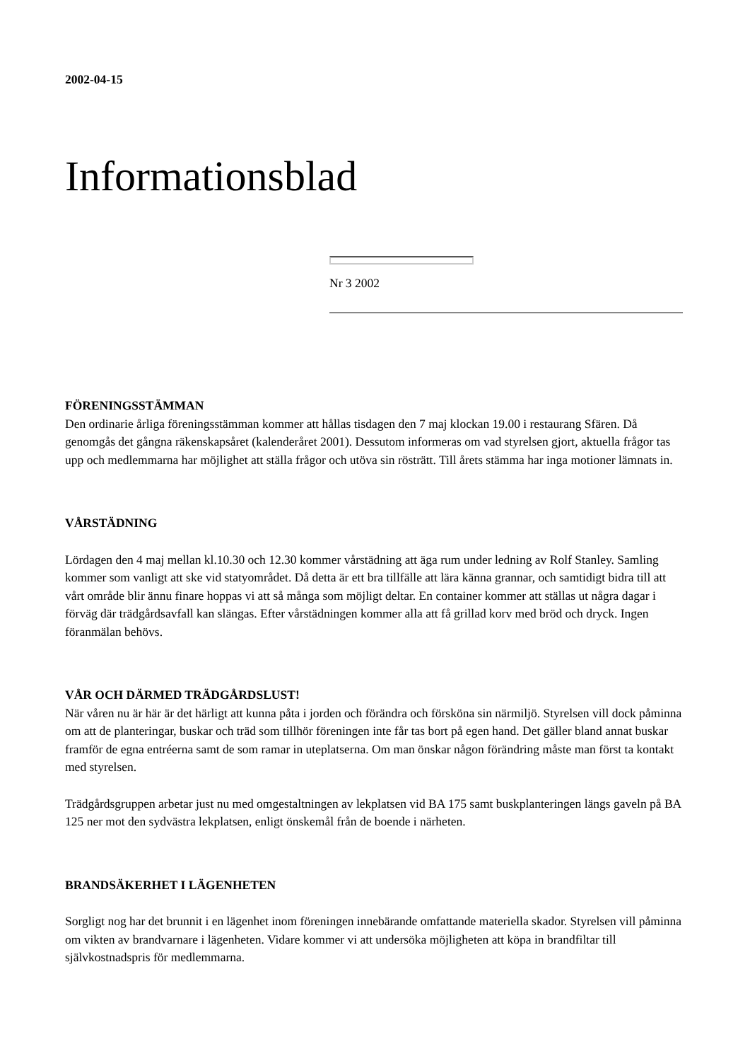2002-04-15
Informationsblad
Nr 3 2002
FÖRENINGSSTÄMMAN
Den ordinarie årliga föreningsstämman kommer att hållas tisdagen den 7 maj klockan 19.00 i restaurang Sfären. Då genomgås det gångna räkenskapsåret (kalenderåret 2001). Dessutom informeras om vad styrelsen gjort, aktuella frågor tas upp och medlemmarna har möjlighet att ställa frågor och utöva sin rösträtt. Till årets stämma har inga motioner lämnats in.
VÅRSTÄDNING
Lördagen den 4 maj mellan kl.10.30 och 12.30 kommer vårstädning att äga rum under ledning av Rolf Stanley. Samling kommer som vanligt att ske vid statyområdet. Då detta är ett bra tillfälle att lära känna grannar, och samtidigt bidra till att vårt område blir ännu finare hoppas vi att så många som möjligt deltar. En container kommer att ställas ut några dagar i förväg där trädgårdsavfall kan slängas. Efter vårstädningen kommer alla att få grillad korv med bröd och dryck. Ingen föranmälan behövs.
VÅR OCH DÄRMED TRÄDGÅRDSLUST!
När våren nu är här är det härligt att kunna påta i jorden och förändra och försköna sin närmiljö. Styrelsen vill dock påminna om att de planteringar, buskar och träd som tillhör föreningen inte får tas bort på egen hand. Det gäller bland annat buskar framför de egna entréerna samt de som ramar in uteplatserna. Om man önskar någon förändring måste man först ta kontakt med styrelsen.
Trädgårdsgruppen arbetar just nu med omgestaltningen av lekplatsen vid BA 175 samt buskplanteringen längs gaveln på BA 125 ner mot den sydvästra lekplatsen, enligt önskemål från de boende i närheten.
BRANDSÄKERHET I LÄGENHETEN
Sorgligt nog har det brunnit i en lägenhet inom föreningen innebärande omfattande materiella skador. Styrelsen vill påminna om vikten av brandvarnare i lägenheten. Vidare kommer vi att undersöka möjligheten att köpa in brandfiltar till självkostnadspris för medlemmarna.